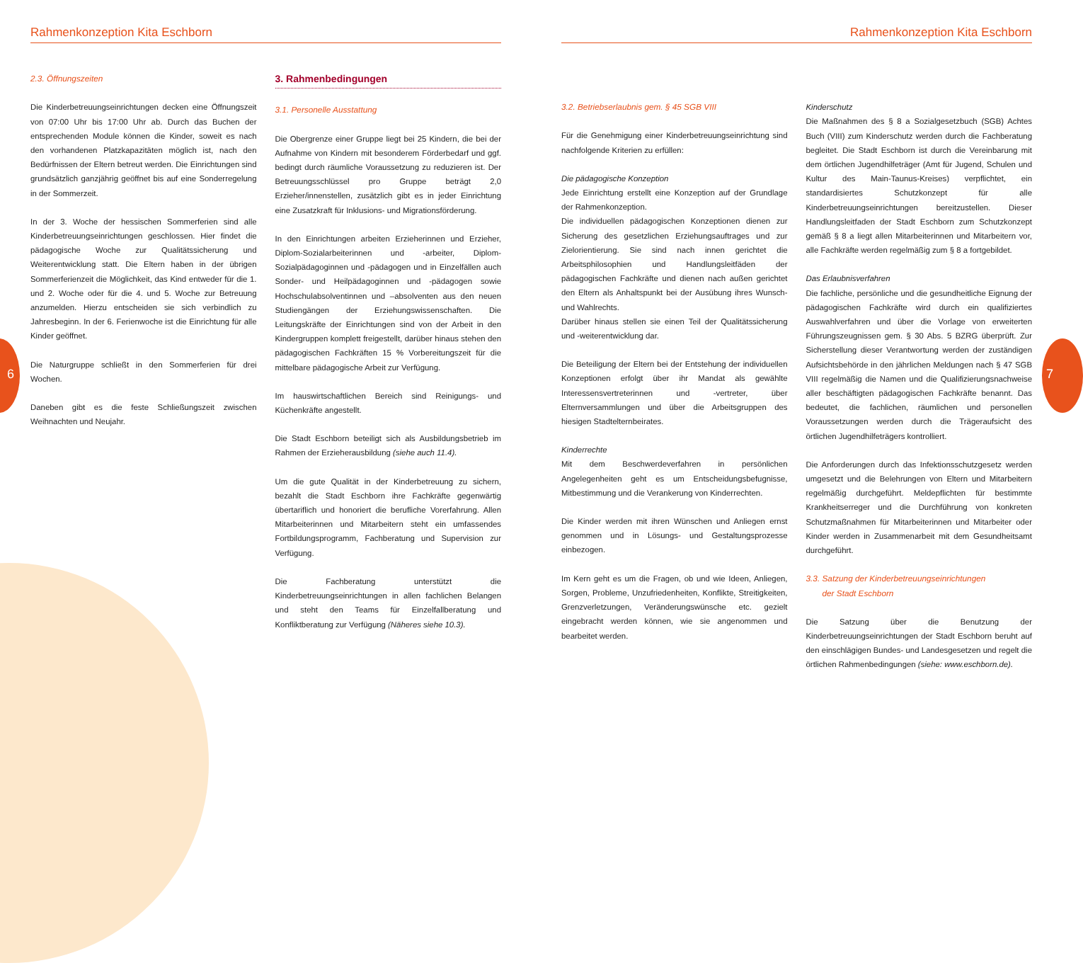6 7
Rahmenkonzeption Kita Eschborn
2.3. Öffnungszeiten
Die Kinderbetreuungseinrichtungen decken eine Öffnungszeit von 07:00 Uhr bis 17:00 Uhr ab. Durch das Buchen der entsprechenden Module können die Kinder, soweit es nach den vorhandenen Platzkapazitäten möglich ist, nach den Bedürfnissen der Eltern betreut werden. Die Einrichtungen sind grundsätzlich ganzjährig geöffnet bis auf eine Sonderregelung in der Sommerzeit.
In der 3. Woche der hessischen Sommerferien sind alle Kinderbetreuungseinrichtungen geschlossen. Hier findet die pädagogische Woche zur Qualitätssicherung und Weiterentwicklung statt. Die Eltern haben in der übrigen Sommerferienzeit die Möglichkeit, das Kind entweder für die 1. und 2. Woche oder für die 4. und 5. Woche zur Betreuung anzumelden. Hierzu entscheiden sie sich verbindlich zu Jahresbeginn. In der 6. Ferienwoche ist die Einrichtung für alle Kinder geöffnet.
Die Naturgruppe schließt in den Sommerferien für drei Wochen.
Daneben gibt es die feste Schließungszeit zwischen Weihnachten und Neujahr.
3. Rahmenbedingungen
3.1. Personelle Ausstattung
Die Obergrenze einer Gruppe liegt bei 25 Kindern, die bei der Aufnahme von Kindern mit besonderem Förderbedarf und ggf. bedingt durch räumliche Voraussetzung zu reduzieren ist. Der Betreuungsschlüssel pro Gruppe beträgt 2,0 Erzieher/innenstellen, zusätzlich gibt es in jeder Einrichtung eine Zusatzkraft für Inklusions- und Migrationsförderung.
In den Einrichtungen arbeiten Erzieherinnen und Erzieher, Diplom-Sozialarbeiterinnen und -arbeiter, Diplom-Sozialpädagoginnen und -pädagogen und in Einzelfällen auch Sonder- und Heilpädagoginnen und -pädagogen sowie Hochschulabsolventinnen und –absolventen aus den neuen Studiengängen der Erziehungswissenschaften. Die Leitungskräfte der Einrichtungen sind von der Arbeit in den Kindergruppen komplett freigestellt, darüber hinaus stehen den pädagogischen Fachkräften 15 % Vorbereitungszeit für die mittelbare pädagogische Arbeit zur Verfügung.
Im hauswirtschaftlichen Bereich sind Reinigungs- und Küchenkräfte angestellt.
Die Stadt Eschborn beteiligt sich als Ausbildungsbetrieb im Rahmen der Erzieherausbildung (siehe auch 11.4).
Um die gute Qualität in der Kinderbetreuung zu sichern, bezahlt die Stadt Eschborn ihre Fachkräfte gegenwärtig übertariflich und honoriert die berufliche Vorerfahrung. Allen Mitarbeiterinnen und Mitarbeitern steht ein umfassendes Fortbildungsprogramm, Fachberatung und Supervision zur Verfügung.
Die Fachberatung unterstützt die Kinderbetreuungseinrichtungen in allen fachlichen Belangen und steht den Teams für Einzelfallberatung und Konfliktberatung zur Verfügung (Näheres siehe 10.3).
Rahmenkonzeption Kita Eschborn
3.2. Betriebserlaubnis gem. § 45 SGB VIII
Für die Genehmigung einer Kinderbetreuungseinrichtung sind nachfolgende Kriterien zu erfüllen:
Die pädagogische Konzeption
Jede Einrichtung erstellt eine Konzeption auf der Grundlage der Rahmenkonzeption.
Die individuellen pädagogischen Konzeptionen dienen zur Sicherung des gesetzlichen Erziehungsauftrages und zur Zielorientierung. Sie sind nach innen gerichtet die Arbeitsphilosophien und Handlungsleitfäden der pädagogischen Fachkräfte und dienen nach außen gerichtet den Eltern als Anhaltspunkt bei der Ausübung ihres Wunsch- und Wahlrechts.
Darüber hinaus stellen sie einen Teil der Qualitätssicherung und -weiterentwicklung dar.
Die Beteiligung der Eltern bei der Entstehung der individuellen Konzeptionen erfolgt über ihr Mandat als gewählte Interessensvertreterinnen und -vertreter, über Elternversammlungen und über die Arbeitsgruppen des hiesigen Stadtelternbeirates.
Kinderrechte
Mit dem Beschwerdeverfahren in persönlichen Angelegenheiten geht es um Entscheidungsbefugnisse, Mitbestimmung und die Verankerung von Kinderrechten.
Die Kinder werden mit ihren Wünschen und Anliegen ernst genommen und in Lösungs- und Gestaltungsprozesse einbezogen.
Im Kern geht es um die Fragen, ob und wie Ideen, Anliegen, Sorgen, Probleme, Unzufriedenheiten, Konflikte, Streitigkeiten, Grenzverletzungen, Veränderungswünsche etc. gezielt eingebracht werden können, wie sie angenommen und bearbeitet werden.
Kinderschutz
Die Maßnahmen des § 8 a Sozialgesetzbuch (SGB) Achtes Buch (VIII) zum Kinderschutz werden durch die Fachberatung begleitet. Die Stadt Eschborn ist durch die Vereinbarung mit dem örtlichen Jugendhilfeträger (Amt für Jugend, Schulen und Kultur des Main-Taunus-Kreises) verpflichtet, ein standardisiertes Schutzkonzept für alle Kinderbetreuungseinrichtungen bereitzustellen. Dieser Handlungsleitfaden der Stadt Eschborn zum Schutzkonzept gemäß § 8 a liegt allen Mitarbeiterinnen und Mitarbeitern vor, alle Fachkräfte werden regelmäßig zum § 8 a fortgebildet.
Das Erlaubnisverfahren
Die fachliche, persönliche und die gesundheitliche Eignung der pädagogischen Fachkräfte wird durch ein qualifiziertes Auswahlverfahren und über die Vorlage von erweiterten Führungszeugnissen gem. § 30 Abs. 5 BZRG überprüft. Zur Sicherstellung dieser Verantwortung werden der zuständigen Aufsichtsbehörde in den jährlichen Meldungen nach § 47 SGB VIII regelmäßig die Namen und die Qualifizierungsnachweise aller beschäftigten pädagogischen Fachkräfte benannt. Das bedeutet, die fachlichen, räumlichen und personellen Voraussetzungen werden durch die Trägeraufsicht des örtlichen Jugendhilfeträgers kontrolliert.
Die Anforderungen durch das Infektionsschutzgesetz werden umgesetzt und die Belehrungen von Eltern und Mitarbeitern regelmäßig durchgeführt. Meldepflichten für bestimmte Krankheitserreger und die Durchführung von konkreten Schutzmaßnahmen für Mitarbeiterinnen und Mitarbeiter oder Kinder werden in Zusammenarbeit mit dem Gesundheitsamt durchgeführt.
3.3. Satzung der Kinderbetreuungseinrichtungen
der Stadt Eschborn
Die Satzung über die Benutzung der Kinderbetreuungseinrichtungen der Stadt Eschborn beruht auf den einschlägigen Bundes- und Landesgesetzen und regelt die örtlichen Rahmenbedingungen (siehe: www.eschborn.de).